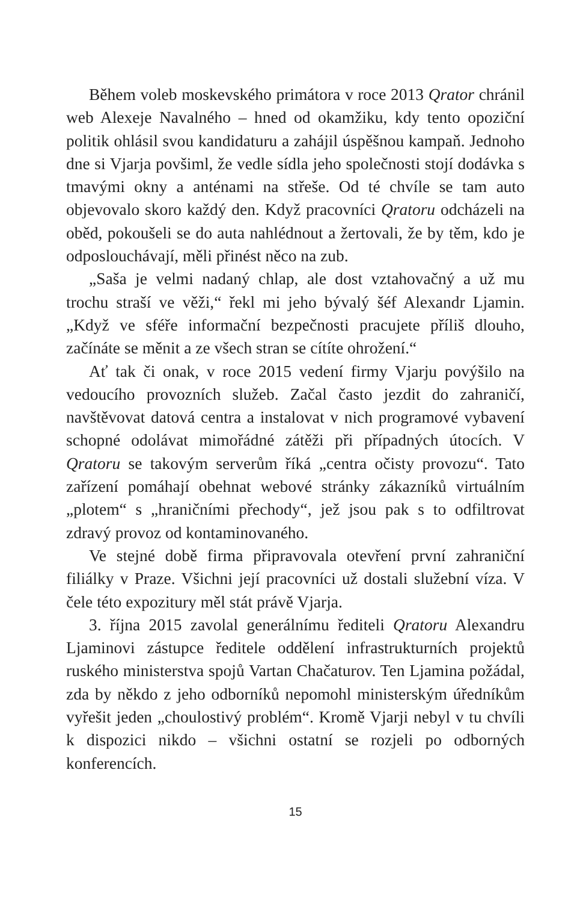Během voleb moskevského primátora v roce 2013 Qrator chránil web Alexeje Navalného – hned od okamžiku, kdy tento opoziční politik ohlásil svou kandidaturu a zahájil úspěšnou kampaň. Jednoho dne si Vjarja povšiml, že vedle sídla jeho společnosti stojí dodávka s tmavými okny a anténami na střeše. Od té chvíle se tam auto objevovalo skoro každý den. Když pracovníci Qratoru odcházeli na oběd, pokoušeli se do auta nahlédnout a žertovali, že by těm, kdo je odposlouchávají, měli přinést něco na zub.
„Saša je velmi nadaný chlap, ale dost vztahovačný a už mu trochu straší ve věži,“ řekl mi jeho bývalý šéf Alexandr Ljamin. „Když ve sféře informační bezpečnosti pracujete příliš dlouho, začínáte se měnit a ze všech stran se cítíte ohrožení.“
Ať tak či onak, v roce 2015 vedení firmy Vjarju povýšilo na vedoucího provozních služeb. Začal často jezdit do zahraničí, navštěvovat datová centra a instalovat v nich programové vybavení schopné odolávat mimořádné zátěži při případných útocích. V Qratoru se takovým serverům říká „centra očisty provozu“. Tato zařízení pomáhají obehnat webové stránky zákazníků virtuálním „plotem“ s „hraničními přechody“, jež jsou pak s to odfiltrovat zdravý provoz od kontaminovaného.
Ve stejné době firma připravovala otevření první zahraniční filiálky v Praze. Všichni její pracovníci už dostali služební víza. V čele této expozitury měl stát právě Vjarja.
3. října 2015 zavolal generálnímu řediteli Qratoru Alexandru Ljaminovi zástupce ředitele oddělení infrastrukturních projektů ruského ministerstva spojů Vartan Chačaturov. Ten Ljamina požádal, zda by někdo z jeho odborníků nepomohl ministerským úředníkům vyřešit jeden „choulostivý problém“. Kromě Vjarji nebyl v tu chvíli k dispozici nikdo – všichni ostatní se rozjeli po odborných konferencích.
15